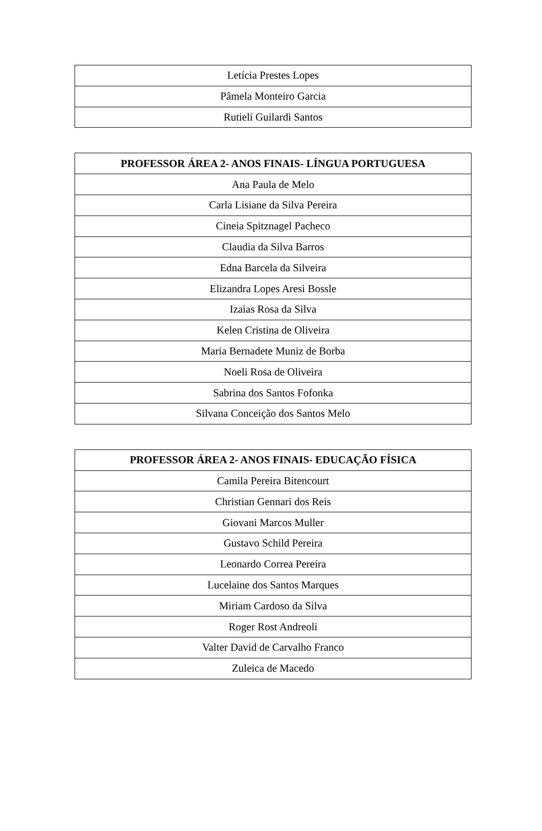| Letícia Prestes Lopes |
| Pâmela Monteiro Garcia |
| Rutieli Guilardi Santos |
| PROFESSOR ÁREA 2- ANOS FINAIS- LÍNGUA PORTUGUESA |
| --- |
| Ana Paula de Melo |
| Carla Lisiane da Silva Pereira |
| Cineia Spitznagel Pacheco |
| Claudia da Silva Barros |
| Edna Barcela da Silveira |
| Elizandra Lopes Aresi Bossle |
| Izaias Rosa da Silva |
| Kelen Cristina de Oliveira |
| Maria Bernadete Muniz de Borba |
| Noeli Rosa de Oliveira |
| Sabrina dos Santos Fofonka |
| Silvana Conceição dos Santos Melo |
| PROFESSOR ÁREA 2- ANOS FINAIS- EDUCAÇÃO FÍSICA |
| --- |
| Camila Pereira Bitencourt |
| Christian Gennari dos Reis |
| Giovani Marcos Muller |
| Gustavo Schild Pereira |
| Leonardo Correa Pereira |
| Lucelaine dos Santos Marques |
| Miriam Cardoso da Silva |
| Roger Rost Andreoli |
| Valter David de Carvalho Franco |
| Zuleica de Macedo |